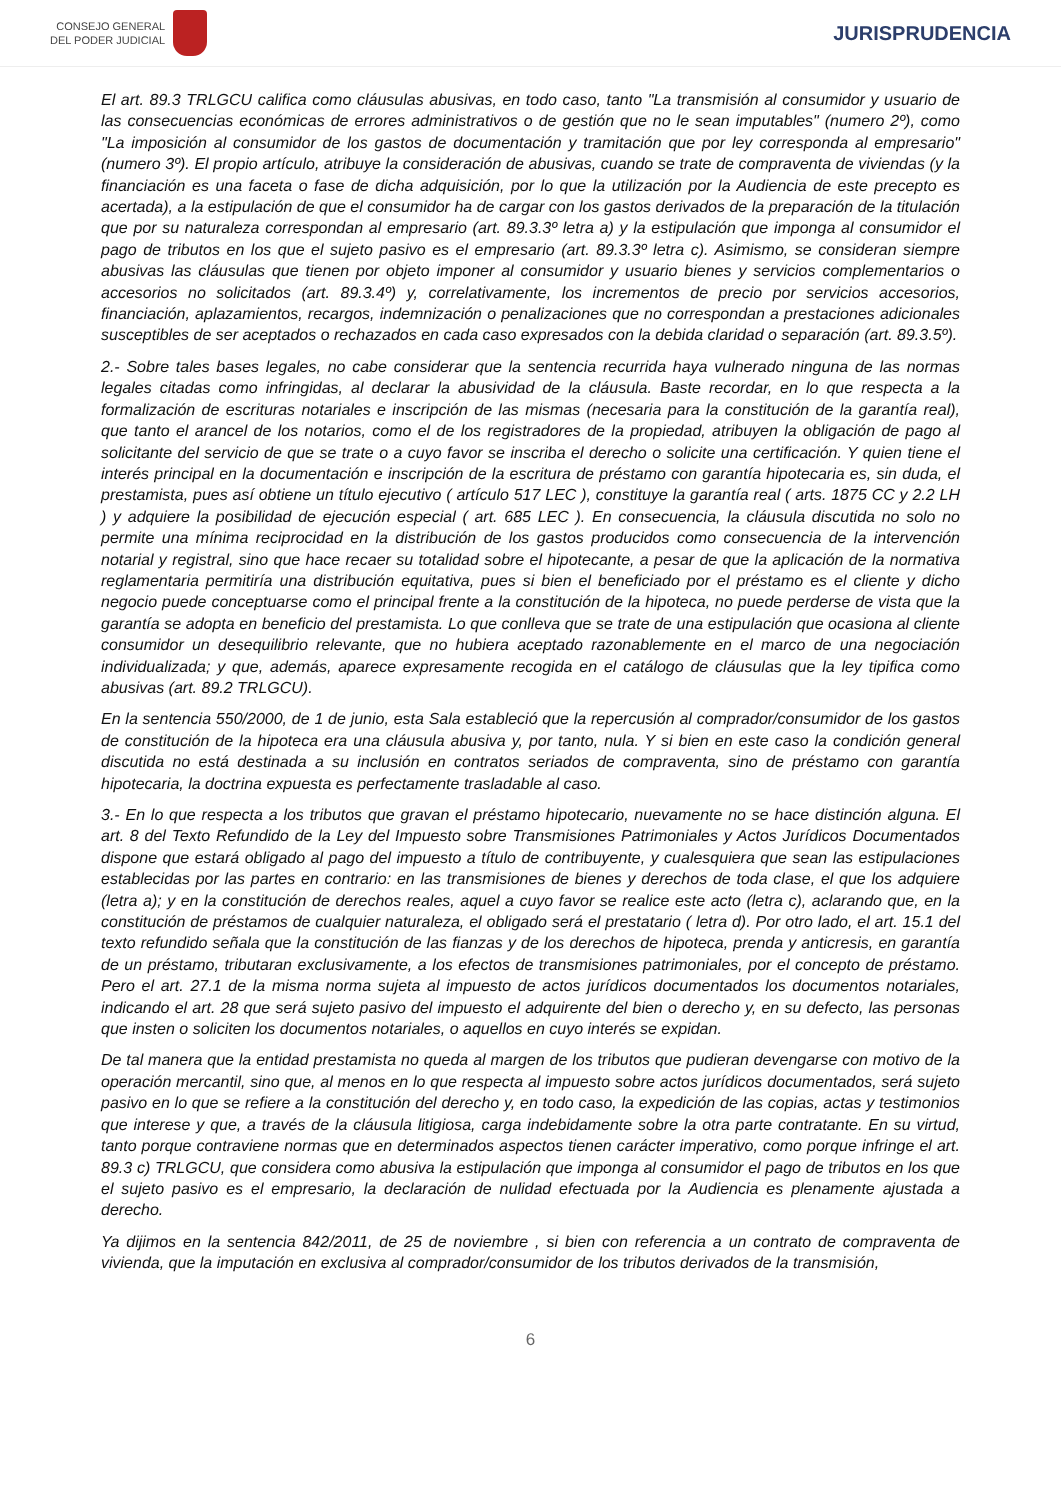CONSEJO GENERAL
DEL PODER JUDICIAL
JURISPRUDENCIA
El art. 89.3 TRLGCU califica como cláusulas abusivas, en todo caso, tanto "La transmisión al consumidor y usuario de las consecuencias económicas de errores administrativos o de gestión que no le sean imputables" (numero 2º), como "La imposición al consumidor de los gastos de documentación y tramitación que por ley corresponda al empresario" (numero 3º). El propio artículo, atribuye la consideración de abusivas, cuando se trate de compraventa de viviendas (y la financiación es una faceta o fase de dicha adquisición, por lo que la utilización por la Audiencia de este precepto es acertada), a la estipulación de que el consumidor ha de cargar con los gastos derivados de la preparación de la titulación que por su naturaleza correspondan al empresario (art. 89.3.3º letra a) y la estipulación que imponga al consumidor el pago de tributos en los que el sujeto pasivo es el empresario (art. 89.3.3º letra c). Asimismo, se consideran siempre abusivas las cláusulas que tienen por objeto imponer al consumidor y usuario bienes y servicios complementarios o accesorios no solicitados (art. 89.3.4º) y, correlativamente, los incrementos de precio por servicios accesorios, financiación, aplazamientos, recargos, indemnización o penalizaciones que no correspondan a prestaciones adicionales susceptibles de ser aceptados o rechazados en cada caso expresados con la debida claridad o separación (art. 89.3.5º).
2.- Sobre tales bases legales, no cabe considerar que la sentencia recurrida haya vulnerado ninguna de las normas legales citadas como infringidas, al declarar la abusividad de la cláusula. Baste recordar, en lo que respecta a la formalización de escrituras notariales e inscripción de las mismas (necesaria para la constitución de la garantía real), que tanto el arancel de los notarios, como el de los registradores de la propiedad, atribuyen la obligación de pago al solicitante del servicio de que se trate o a cuyo favor se inscriba el derecho o solicite una certificación. Y quien tiene el interés principal en la documentación e inscripción de la escritura de préstamo con garantía hipotecaria es, sin duda, el prestamista, pues así obtiene un título ejecutivo ( artículo 517 LEC ), constituye la garantía real ( arts. 1875 CC y 2.2 LH ) y adquiere la posibilidad de ejecución especial ( art. 685 LEC ). En consecuencia, la cláusula discutida no solo no permite una mínima reciprocidad en la distribución de los gastos producidos como consecuencia de la intervención notarial y registral, sino que hace recaer su totalidad sobre el hipotecante, a pesar de que la aplicación de la normativa reglamentaria permitiría una distribución equitativa, pues si bien el beneficiado por el préstamo es el cliente y dicho negocio puede conceptuarse como el principal frente a la constitución de la hipoteca, no puede perderse de vista que la garantía se adopta en beneficio del prestamista. Lo que conlleva que se trate de una estipulación que ocasiona al cliente consumidor un desequilibrio relevante, que no hubiera aceptado razonablemente en el marco de una negociación individualizada; y que, además, aparece expresamente recogida en el catálogo de cláusulas que la ley tipifica como abusivas (art. 89.2 TRLGCU).
En la sentencia 550/2000, de 1 de junio, esta Sala estableció que la repercusión al comprador/consumidor de los gastos de constitución de la hipoteca era una cláusula abusiva y, por tanto, nula. Y si bien en este caso la condición general discutida no está destinada a su inclusión en contratos seriados de compraventa, sino de préstamo con garantía hipotecaria, la doctrina expuesta es perfectamente trasladable al caso.
3.- En lo que respecta a los tributos que gravan el préstamo hipotecario, nuevamente no se hace distinción alguna. El art. 8 del Texto Refundido de la Ley del Impuesto sobre Transmisiones Patrimoniales y Actos Jurídicos Documentados dispone que estará obligado al pago del impuesto a título de contribuyente, y cualesquiera que sean las estipulaciones establecidas por las partes en contrario: en las transmisiones de bienes y derechos de toda clase, el que los adquiere (letra a); y en la constitución de derechos reales, aquel a cuyo favor se realice este acto (letra c), aclarando que, en la constitución de préstamos de cualquier naturaleza, el obligado será el prestatario ( letra d). Por otro lado, el art. 15.1 del texto refundido señala que la constitución de las fianzas y de los derechos de hipoteca, prenda y anticresis, en garantía de un préstamo, tributaran exclusivamente, a los efectos de transmisiones patrimoniales, por el concepto de préstamo. Pero el art. 27.1 de la misma norma sujeta al impuesto de actos jurídicos documentados los documentos notariales, indicando el art. 28 que será sujeto pasivo del impuesto el adquirente del bien o derecho y, en su defecto, las personas que insten o soliciten los documentos notariales, o aquellos en cuyo interés se expidan.
De tal manera que la entidad prestamista no queda al margen de los tributos que pudieran devengarse con motivo de la operación mercantil, sino que, al menos en lo que respecta al impuesto sobre actos jurídicos documentados, será sujeto pasivo en lo que se refiere a la constitución del derecho y, en todo caso, la expedición de las copias, actas y testimonios que interese y que, a través de la cláusula litigiosa, carga indebidamente sobre la otra parte contratante. En su virtud, tanto porque contraviene normas que en determinados aspectos tienen carácter imperativo, como porque infringe el art. 89.3 c) TRLGCU, que considera como abusiva la estipulación que imponga al consumidor el pago de tributos en los que el sujeto pasivo es el empresario, la declaración de nulidad efectuada por la Audiencia es plenamente ajustada a derecho.
Ya dijimos en la sentencia 842/2011, de 25 de noviembre , si bien con referencia a un contrato de compraventa de vivienda, que la imputación en exclusiva al comprador/consumidor de los tributos derivados de la transmisión,
6